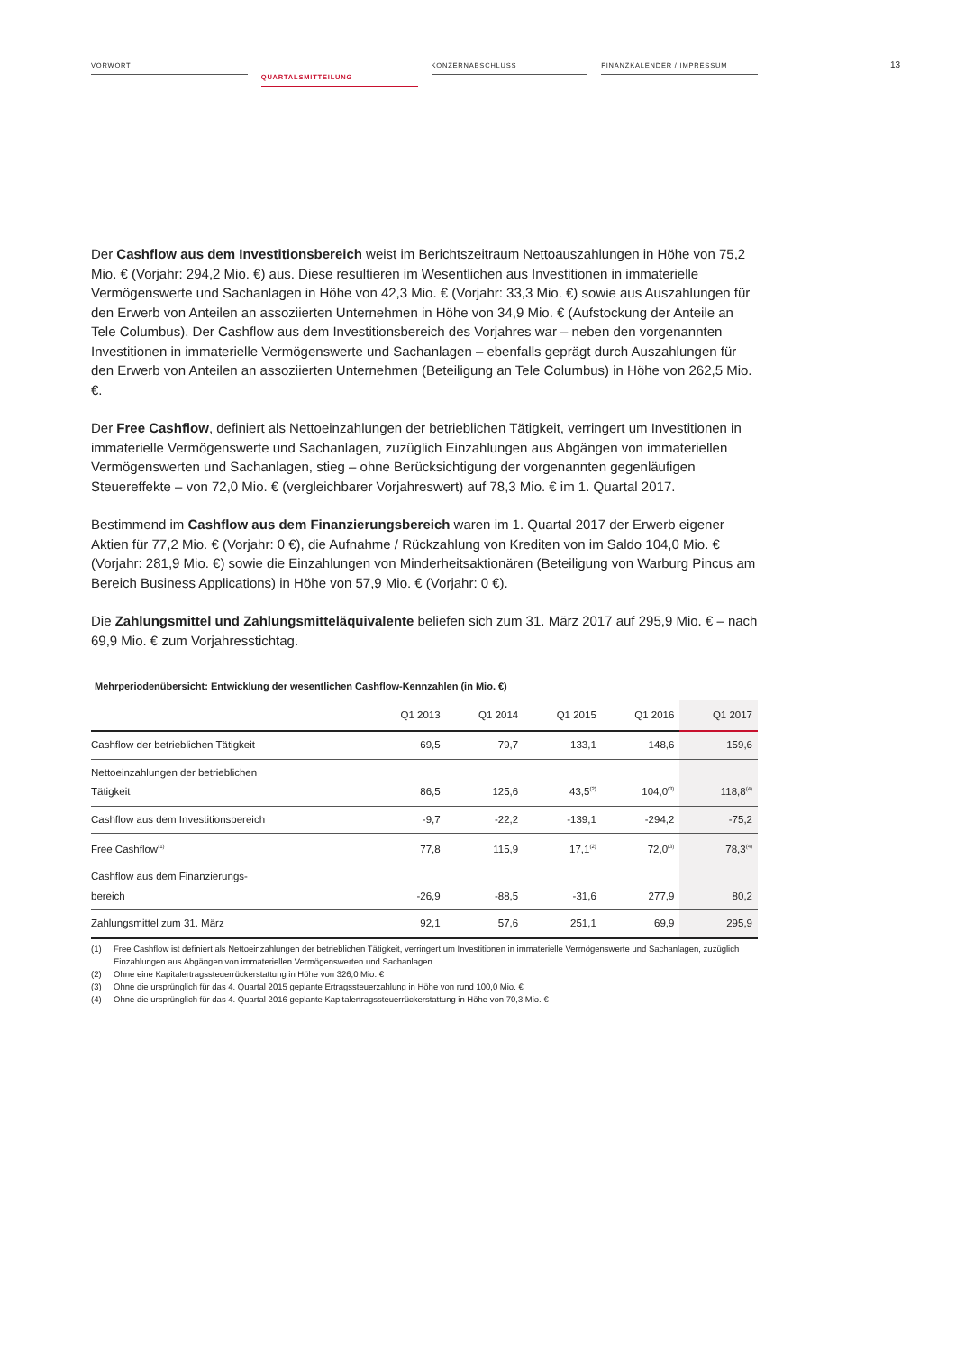VORWORT
QUARTALSMITTEILUNG
KONZERNABSCHLUSS FINANZKALENDER / IMPRESSUM
13
Der Cashflow aus dem Investitionsbereich weist im Berichtszeitraum Nettoauszahlungen in Höhe von 75,2 Mio. € (Vorjahr: 294,2 Mio. €) aus. Diese resultieren im Wesentlichen aus Investitionen in immaterielle Vermögenswerte und Sachanlagen in Höhe von 42,3 Mio. € (Vorjahr: 33,3 Mio. €) sowie aus Auszahlungen für den Erwerb von Anteilen an assoziierten Unternehmen in Höhe von 34,9 Mio. € (Aufstockung der Anteile an Tele Columbus). Der Cashflow aus dem Investitionsbereich des Vorjahres war – neben den vorgenannten Investitionen in immaterielle Vermögenswerte und Sachanlagen – ebenfalls geprägt durch Auszahlungen für den Erwerb von Anteilen an assoziierten Unternehmen (Beteiligung an Tele Columbus) in Höhe von 262,5 Mio. €.
Der Free Cashflow, definiert als Nettoeinzahlungen der betrieblichen Tätigkeit, verringert um Investitionen in immaterielle Vermögenswerte und Sachanlagen, zuzüglich Einzahlungen aus Abgängen von immateriellen Vermögenswerten und Sachanlagen, stieg – ohne Berücksichtigung der vorgenannten gegenläufigen Steuereffekte – von 72,0 Mio. € (vergleichbarer Vorjahreswert) auf 78,3 Mio. € im 1. Quartal 2017.
Bestimmend im Cashflow aus dem Finanzierungsbereich waren im 1. Quartal 2017 der Erwerb eigener Aktien für 77,2 Mio. € (Vorjahr: 0 €), die Aufnahme / Rückzahlung von Krediten von im Saldo 104,0 Mio. € (Vorjahr: 281,9 Mio. €) sowie die Einzahlungen von Minderheitsaktionären (Beteiligung von Warburg Pincus am Bereich Business Applications) in Höhe von 57,9 Mio. € (Vorjahr: 0 €).
Die Zahlungsmittel und Zahlungsmitteläquivalente beliefen sich zum 31. März 2017 auf 295,9 Mio. € – nach 69,9 Mio. € zum Vorjahresstichtag.
Mehrperiodenübersicht: Entwicklung der wesentlichen Cashflow-Kennzahlen (in Mio. €)
| | Q1 2013 | Q1 2014 | Q1 2015 | Q1 2016 | Q1 2017 |
| --- | --- | --- | --- | --- | --- |
| Cashflow der betrieblichen Tätigkeit | 69,5 | 79,7 | 133,1 | 148,6 | 159,6 |
| Nettoeinzahlungen der betrieblichen Tätigkeit | 86,5 | 125,6 | 43,5<sup>(2)</sup> | 104,0<sup>(3)</sup> | 118,8<sup>(4)</sup> |
| Cashflow aus dem Investitionsbereich | -9,7 | -22,2 | -139,1 | -294,2 | -75,2 |
| Free Cashflow<sup>(1)</sup> | 77,8 | 115,9 | 17,1<sup>(2)</sup> | 72,0<sup>(3)</sup> | 78,3<sup>(4)</sup> |
| Cashflow aus dem Finanzierungs- bereich | -26,9 | -88,5 | -31,6 | 277,9 | 80,2 |
| Zahlungsmittel zum 31. März | 92,1 | 57,6 | 251,1 | 69,9 | 295,9 |
(1) Free Cashflow ist definiert als Nettoeinzahlungen der betrieblichen Tätigkeit, verringert um Investitionen in immaterielle Vermögenswerte und Sachanlagen, zuzüglich Einzahlungen aus Abgängen von immateriellen Vermögenswerten und Sachanlagen
(2) Ohne eine Kapitalertragssteuerrückerstattung in Höhe von 326,0 Mio. €
(3) Ohne die ursprünglich für das 4. Quartal 2015 geplante Ertragssteuerzahlung in Höhe von rund 100,0 Mio. €
(4) Ohne die ursprünglich für das 4. Quartal 2016 geplante Kapitalertragssteuerrückerstattung in Höhe von 70,3 Mio. €